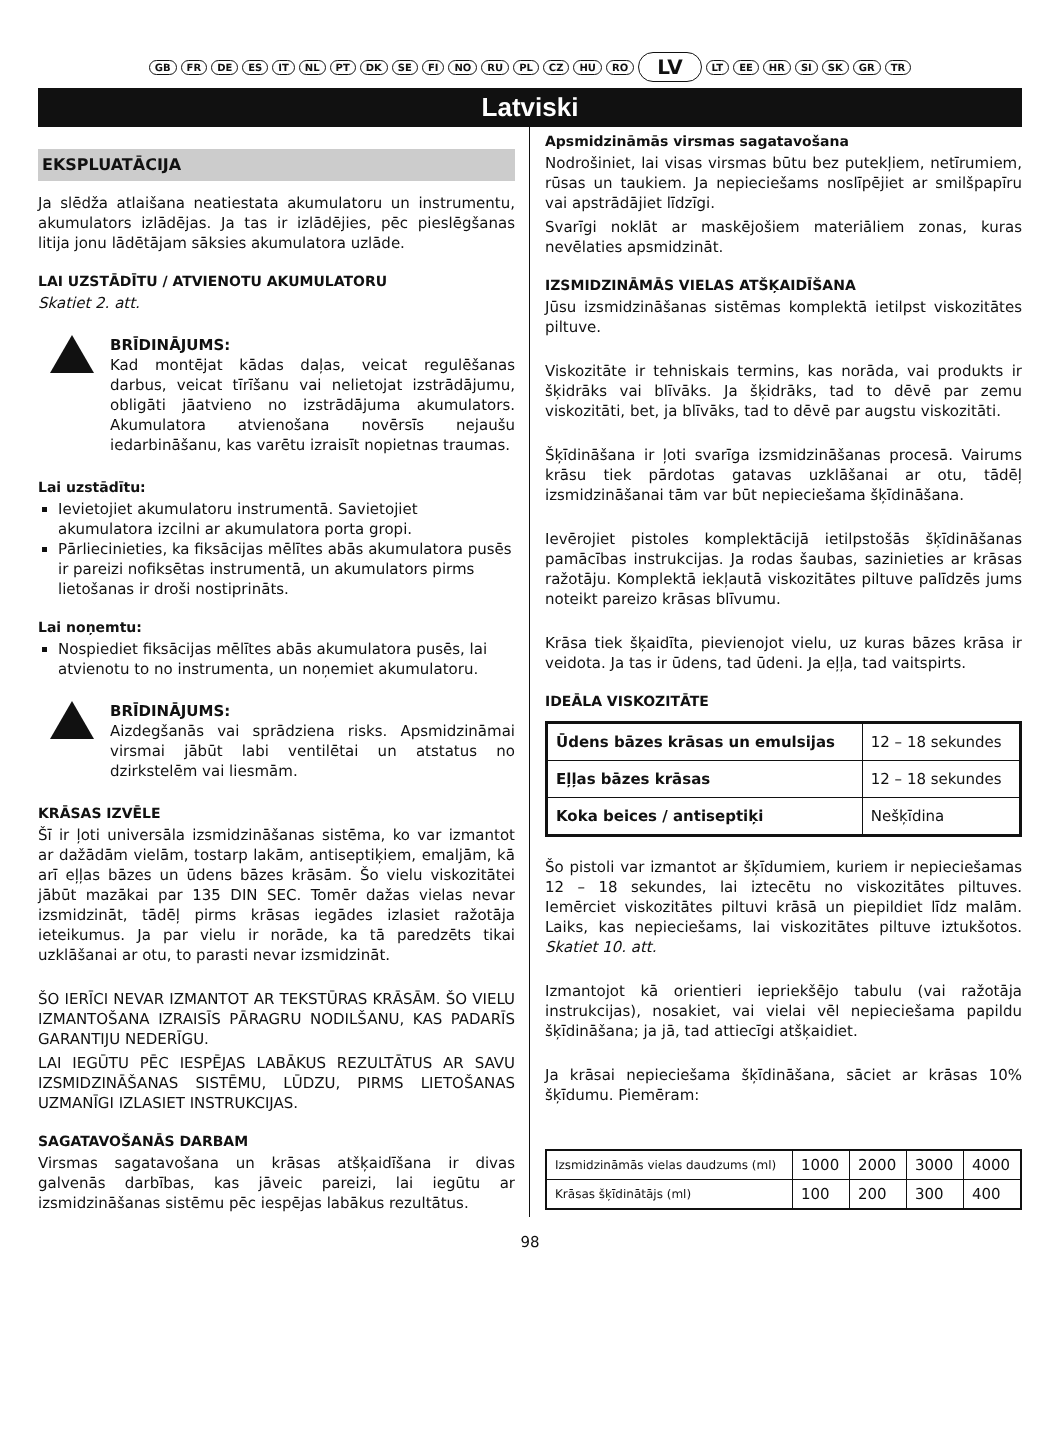GB FR DE ES IT NL PT DK SE FI NO RU PL CZ HU RO LV LT EE HR SI SK GR TR
Latviski
EKSPLUATĀCIJA
Ja slēdža atlaišana neatiestata akumulatoru un instrumentu, akumulators izlādējas. Ja tas ir izlādējies, pēc pieslēgšanas litija jonu lādētājam sāksies akumulatora uzlāde.
LAI UZSTĀDĪTU / ATVIENOTU AKUMULATORU
Skatiet 2. att.
BRĪDINĀJUMS:
Kad montējat kādas daļas, veicat regulēšanas darbus, veicat tīrīšanu vai nelietojat izstrādājumu, obligāti jāatvieno no izstrādājuma akumulators. Akumulatora atvienošana novērsīs nejaušu iedarbināšanu, kas varētu izraisīt nopietnas traumas.
Lai uzstādītu:
Ievietojiet akumulatoru instrumentā. Savietojiet akumulatora izcilni ar akumulatora porta gropi.
Pārliecinieties, ka fiksācijas mēlītes abās akumulatora pusēs ir pareizi nofiksētas instrumentā, un akumulators pirms lietošanas ir droši nostiprināts.
Lai noņemtu:
Nospiediet fiksācijas mēlītes abās akumulatora pusēs, lai atvienotu to no instrumenta, un noņemiet akumulatoru.
BRĪDINĀJUMS:
Aizdegšanās vai sprādziena risks. Apsmidzināmai virsmai jābūt labi ventilētai un atstatus no dzirkstelēm vai liesmām.
KRĀSAS IZVĒLE
Šī ir ļoti universāla izsmidzināšanas sistēma, ko var izmantot ar dažādām vielām, tostarp lakām, antiseptiķiem, emaljām, kā arī eļļas bāzes un ūdens bāzes krāsām. Šo vielu viskozitātei jābūt mazākai par 135 DIN SEC. Tomēr dažas vielas nevar izsmidzināt, tādēļ pirms krāsas iegādes izlasiet ražotāja ieteikumus. Ja par vielu ir norāde, ka tā paredzēts tikai uzklāšanai ar otu, to parasti nevar izsmidzināt.
ŠO IERĪCI NEVAR IZMANTOT AR TEKSTŪRAS KRĀSĀM. ŠO VIELU IZMANTOŠANA IZRAISĪS PĀRAGRU NODILŠANU, KAS PADARĪS GARANTIJU NEDERĪGU.
LAI IEGŪTU PĒC IESPĒJAS LABĀKUS REZULTĀTUS AR SAVU IZSMIDZINĀŠANAS SISTĒMU, LŪDZU, PIRMS LIETOŠANAS UZMANĪGI IZLASIET INSTRUKCIJAS.
SAGATAVOŠANĀS DARBAM
Virsmas sagatavošana un krāsas atšķaidīšana ir divas galvenās darbības, kas jāveic pareizi, lai iegūtu ar izsmidzināšanas sistēmu pēc iespējas labākus rezultātus.
Apsmidzināmās virsmas sagatavošana
Nodrošiniet, lai visas virsmas būtu bez putekļiem, netīrumiem, rūsas un taukiem. Ja nepieciešams noslīpējiet ar smilšpapīru vai apstrādājiet līdzīgi.
Svarīgi noklāt ar maskējošiem materiāliem zonas, kuras nevēlaties apsmidzināt.
IZSMIDZINĀMĀS VIELAS ATŠĶAIDĪŠANA
Jūsu izsmidzināšanas sistēmas komplektā ietilpst viskozitātes piltuve.
Viskozitāte ir tehniskais termins, kas norāda, vai produkts ir šķidrāks vai blīvāks. Ja šķidrāks, tad to dēvē par zemu viskozitāti, bet, ja blīvāks, tad to dēvē par augstu viskozitāti.
Šķīdināšana ir ļoti svarīga izsmidzināšanas procesā. Vairums krāsu tiek pārdotas gatavas uzklāšanai ar otu, tādēļ izsmidzināšanai tām var būt nepieciešama šķīdināšana.
Ievērojiet pistoles komplektācijā ietilpstošās šķīdināšanas pamācības instrukcijas. Ja rodas šaubas, sazinieties ar krāsas ražotāju. Komplektā iekļautā viskozitātes piltuve palīdzēs jums noteikt pareizo krāsas blīvumu.
Krāsa tiek šķaidīta, pievienojot vielu, uz kuras bāzes krāsa ir veidota. Ja tas ir ūdens, tad ūdeni. Ja eļļa, tad vaitspirts.
IDEĀLA VISKOZITĀTE
| Ūdens bāzes krāsas un emulsijas | 12 – 18 sekundes |
| Eļļas bāzes krāsas | 12 – 18 sekundes |
| Koka beices / antiseptiķi | Nešķīdina |
Šo pistoli var izmantot ar šķīdumiem, kuriem ir nepieciešamas 12 – 18 sekundes, lai iztecētu no viskozitātes piltuves. Iemērciet viskozitātes piltuvi krāsā un piepildiet līdz malām. Laiks, kas nepieciešams, lai viskozitātes piltuve iztukšotos. Skatiet 10. att.
Izmantojot kā orientieri iepriekšējo tabulu (vai ražotāja instrukcijas), nosakiet, vai vielai vēl nepieciešama papildu šķīdināšana; ja jā, tad attiecīgi atšķaidiet.
Ja krāsai nepieciešama šķīdināšana, sāciet ar krāsas 10% šķīdumu. Piemēram:
| Izsmidzināmās vielas daudzums (ml) | 1000 | 2000 | 3000 | 4000 |
| Krāsas šķīdinātājs (ml) | 100 | 200 | 300 | 400 |
98